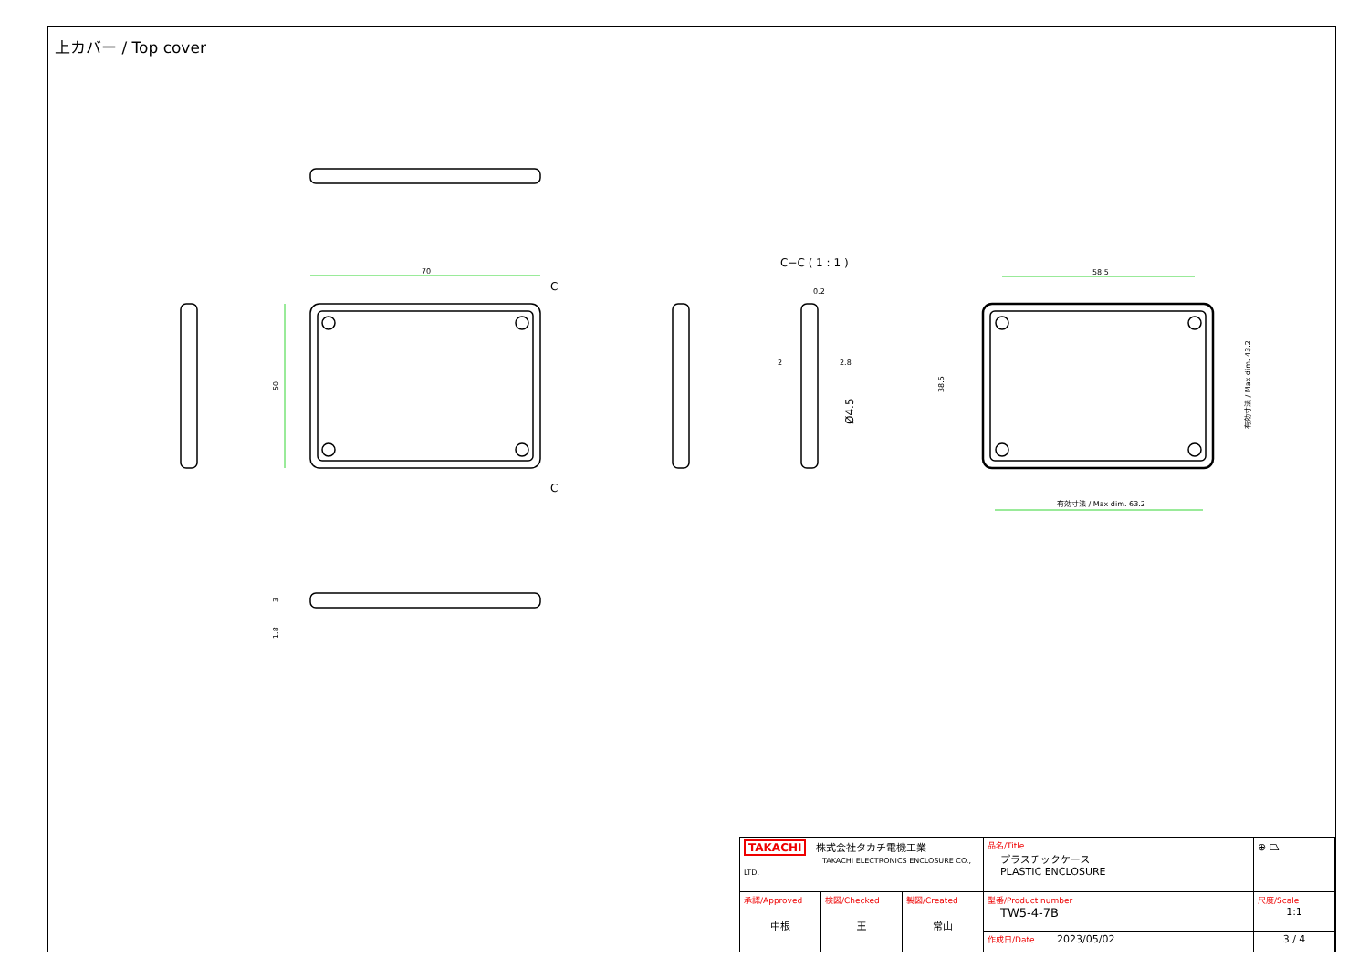上カバー / Top cover
70
50
58.5
有効寸法 / Max dim. 63.2
38.5
有効寸法 / Max dim. 43.2
3
1.8
C−C ( 1 : 1 )
0.2
2
2.8
Ø4.5
C
C
| TAKACHI 株式会社タカチ電機工業 TAKACHI ELECTRONICS ENCLOSURE CO., LTD. | | | 品名/Title プラスチックケース PLASTIC ENCLOSURE | ⊕ ⏢ |
| 承認/Approved 中根 | 検図/Checked 王 | 製図/Created 常山 | 型番/Product number TW5-4-7B | 尺度/Scale 1:1 |
| | | | 作成日/Date 2023/05/02 | 3 / 4 |